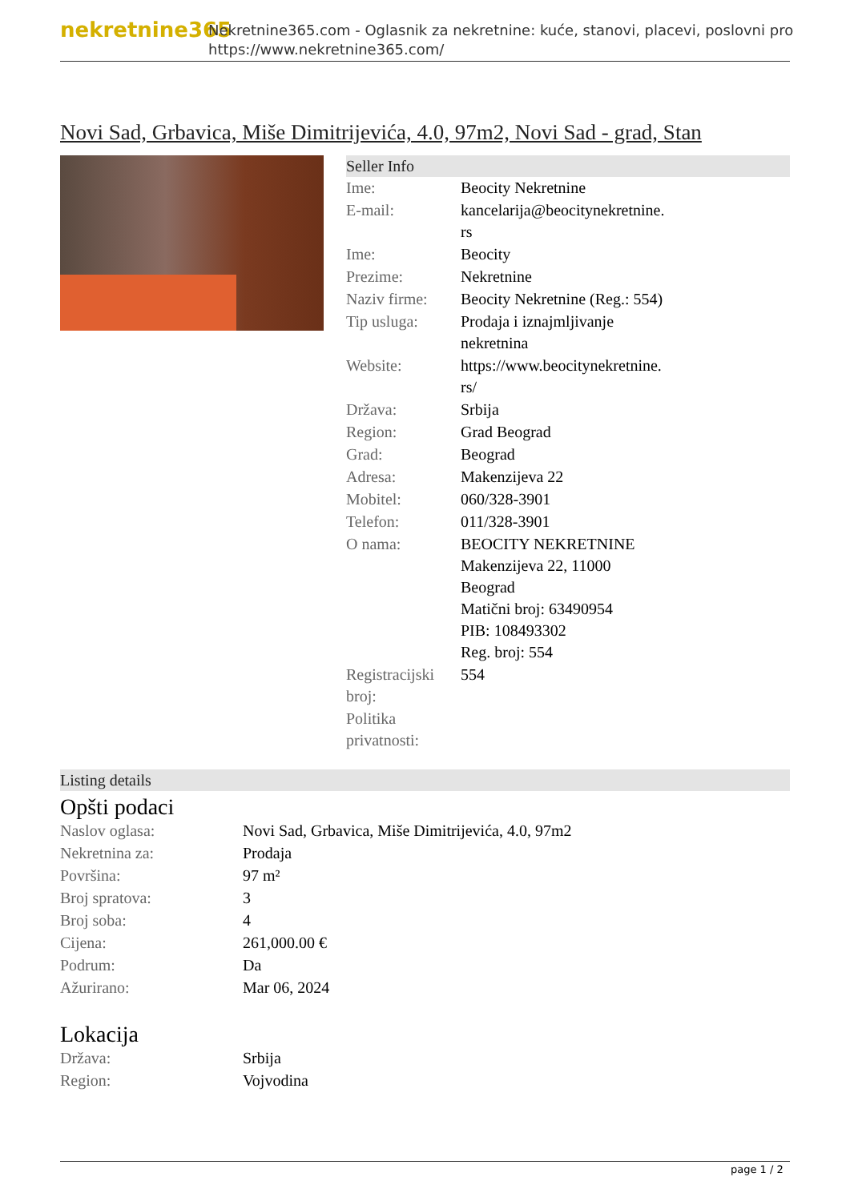nekretnine365
Nekretnine365.com - Oglasnik za nekretnine: kuće, stanovi, placevi, poslovni pro
https://www.nekretnine365.com/
Novi Sad, Grbavica, Miše Dimitrijevića, 4.0, 97m2, Novi Sad - grad, Stan
Seller Info
| Ime: | Beocity Nekretnine |
| E-mail: | kancelarija@beocitynekretnine. rs |
| Ime: | Beocity |
| Prezime: | Nekretnine |
| Naziv firme: | Beocity Nekretnine (Reg.: 554) |
| Tip usluga: | Prodaja i iznajmljivanje nekretnina |
| Website: | https://www.beocitynekretnine. rs/ |
| Država: | Srbija |
| Region: | Grad Beograd |
| Grad: | Beograd |
| Adresa: | Makenzijeva 22 |
| Mobitel: | 060/328-3901 |
| Telefon: | 011/328-3901 |
| O nama: | BEOCITY NEKRETNINE Makenzijeva 22, 11000 Beograd Matični broj: 63490954 PIB: 108493302 Reg. broj: 554 |
| Registracijski broj: | 554 |
| Politika privatnosti: | |
Listing details
Opšti podaci
| Naslov oglasa: | Novi Sad, Grbavica, Miše Dimitrijevića, 4.0, 97m2 |
| Nekretnina za: | Prodaja |
| Površina: | 97 m² |
| Broj spratova: | 3 |
| Broj soba: | 4 |
| Cijena: | 261,000.00 € |
| Podrum: | Da |
| Ažurirano: | Mar 06, 2024 |
Lokacija
| Država: | Srbija |
| Region: | Vojvodina |
page 1 / 2